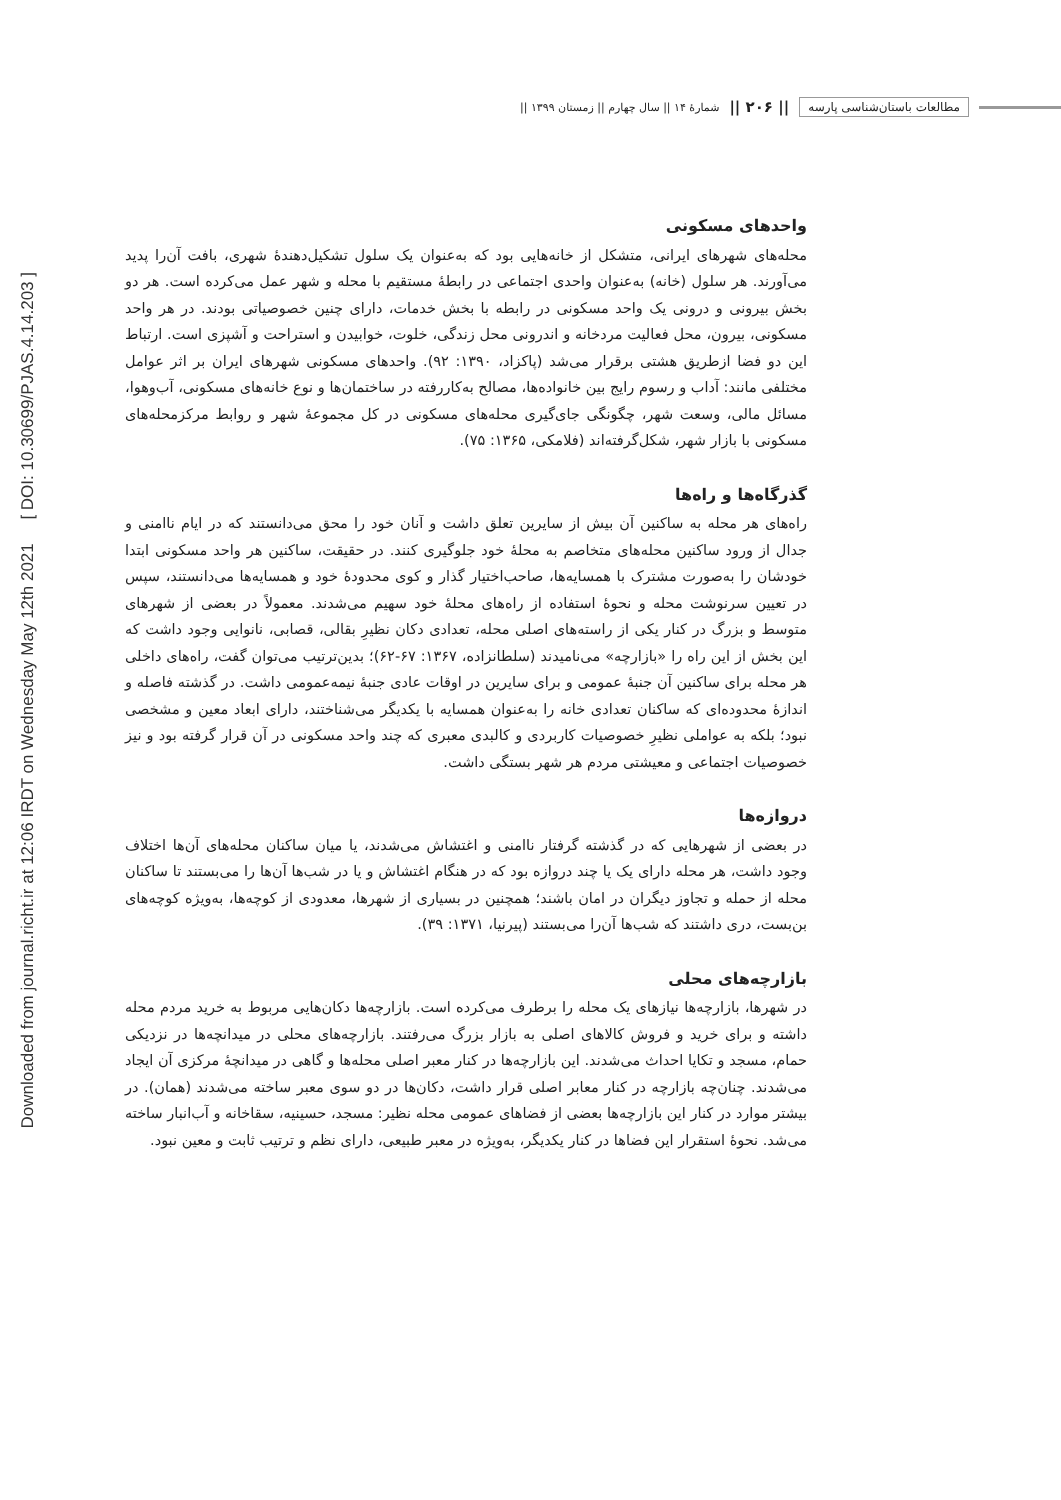Downloaded from journal.richt.ir at 12:06 IRDT on Wednesday May 12th 2021 [ DOI: 10.30699/PJAS.4.14.203 ]
مطالعات باستان‌شناسی پارسه || ۲۰۶ || شمارۀ ۱۴ || سال چهارم || زمستان ۱۳۹۹ ||
واحدهای مسکونی
محله‌های شهرهای ایرانی، متشکل از خانه‌هایی بود که به‌عنوان یک سلول تشکیل‌دهندۀ شهری، بافت آن‌را پدید می‌آورند. هر سلول (خانه) به‌عنوان واحدی اجتماعی در رابطۀ مستقیم با محله و شهر عمل می‌کرده است. هر دو بخش بیرونی و درونی یک واحد مسکونی در رابطه با بخش خدمات، دارای چنین خصوصیاتی بودند. در هر واحد مسکونی، بیرون، محل فعالیت مردخانه و اندرونی محل زندگی، خلوت، خوابیدن و استراحت و آشپزی است. ارتباط این دو فضا ازطریق هشتی برقرار می‌شد (پاکزاد، ۱۳۹۰: ۹۲). واحدهای مسکونی شهرهای ایران بر اثر عوامل مختلفی مانند: آداب و رسوم رایج بین خانواده‌ها، مصالح به‌کاررفته در ساختمان‌ها و نوع خانه‌های مسکونی، آب‌وهوا، مسائل مالی، وسعت شهر، چگونگی جای‌گیری محله‌های مسکونی در کل مجموعۀ شهر و روابط مرکزمحله‌های مسکونی با بازار شهر، شکل‌گرفته‌اند (فلامکی، ۱۳۶۵: ۷۵).
گذرگاه‌ها و راه‌ها
راه‌های هر محله به ساکنین آن بیش از سایرین تعلق داشت و آنان خود را محق می‌دانستند که در ایام ناامنی و جدال از ورود ساکنین محله‌های متخاصم به محلۀ خود جلوگیری کنند. در حقیقت، ساکنین هر واحد مسکونی ابتدا خودشان را به‌صورت مشترک با همسایه‌ها، صاحب‌اختیار گذار و کوی محدودۀ خود و همسایه‌ها می‌دانستند، سپس در تعیین سرنوشت محله و نحوۀ استفاده از راه‌های محلۀ خود سهیم می‌شدند. معمولاً در بعضی از شهرهای متوسط و بزرگ در کنار یکی از راسته‌های اصلی محله، تعدادی دکان نظیرِ بقالی، قصابی، نانوایی وجود داشت که این بخش از این راه را «بازارچه» می‌نامیدند (سلطانزاده، ۱۳۶۷: ۶۷-۶۲)؛ بدین‌ترتیب می‌توان گفت، راه‌های داخلی هر محله برای ساکنین آن جنبۀ عمومی و برای سایرین در اوقات عادی جنبۀ نیمه‌عمومی داشت. در گذشته فاصله و اندازۀ محدوده‌ای که ساکنان تعدادی خانه را به‌عنوان همسایه با یکدیگر می‌شناختند، دارای ابعاد معین و مشخصی نبود؛ بلکه به عواملی نظیرِ خصوصیات کاربردی و کالبدی معبری که چند واحد مسکونی در آن قرار گرفته بود و نیز خصوصیات اجتماعی و معیشتی مردم هر شهر بستگی داشت.
دروازه‌ها
در بعضی از شهرهایی که در گذشته گرفتار ناامنی و اغتشاش می‌شدند، یا میان ساکنان محله‌های آن‌ها اختلاف وجود داشت، هر محله دارای یک یا چند دروازه بود که در هنگام اغتشاش و یا در شب‌ها آن‌ها را می‌بستند تا ساکنان محله از حمله و تجاوز دیگران در امان باشند؛ همچنین در بسیاری از شهرها، معدودی از کوچه‌ها، به‌ویژه کوچه‌های بن‌بست، دری داشتند که شب‌ها آن‌را می‌بستند (پیرنیا، ۱۳۷۱: ۳۹).
بازارچه‌های محلی
در شهرها، بازارچه‌ها نیازهای یک محله را برطرف می‌کرده است. بازارچه‌ها دکان‌هایی مربوط به خرید مردم محله داشته و برای خرید و فروش کالاهای اصلی به بازار بزرگ می‌رفتند. بازارچه‌های محلی در میدانچه‌ها در نزدیکی حمام، مسجد و تکایا احداث می‌شدند. این بازارچه‌ها در کنار معبر اصلی محله‌ها و گاهی در میدانچۀ مرکزی آن ایجاد می‌شدند. چنان‌چه بازارچه در کنار معابر اصلی قرار داشت، دکان‌ها در دو سوی معبر ساخته می‌شدند (همان). در بیشتر موارد در کنار این بازارچه‌ها بعضی از فضاهای عمومی محله نظیر: مسجد، حسینیه، سقاخانه و آب‌انبار ساخته می‌شد. نحوۀ استقرار این فضاها در کنار یکدیگر، به‌ویژه در معبر طبیعی، دارای نظم و ترتیب ثابت و معین نبود.